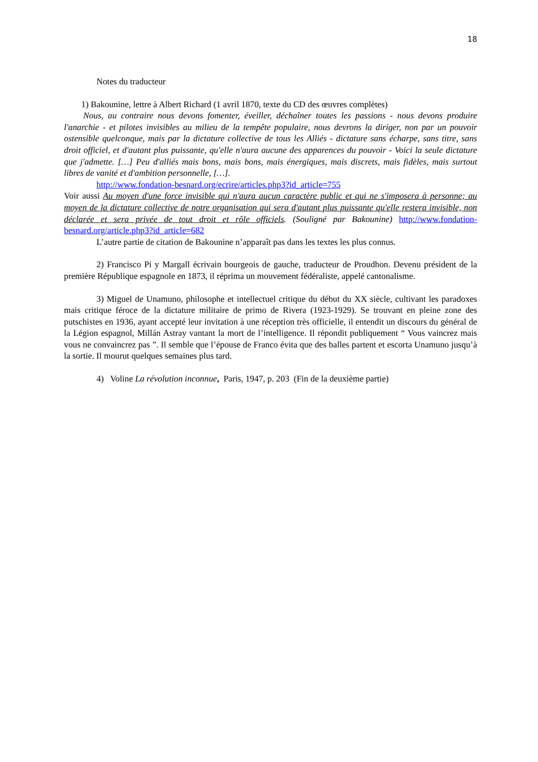18
Notes du traducteur
1) Bakounine, lettre à Albert Richard (1 avril 1870, texte du CD des œuvres complètes)
Nous, au contraire nous devons fomenter, éveiller, déchaîner toutes les passions - nous devons produire l'anarchie - et pilotes invisibles au milieu de la tempête populaire, nous devrons la diriger, non par un pouvoir ostensible quelconque, mais par la dictature collective de tous les Alliés - dictature sans écharpe, sans titre, sans droit officiel, et d'autant plus puissante, qu'elle n'aura aucune des apparences du pouvoir - Voici la seule dictature que j'admette. […] Peu d'alliés mais bons, mais bons, mais énergiques, mais discrets, mais fidèles, mais surtout libres de vanité et d'ambition personnelle, […].
http://www.fondation-besnard.org/ecrire/articles.php3?id_article=755
Voir aussi Au moyen d'une force invisible qui n'aura aucun caractère public et qui ne s'imposera à personne; au moyen de la dictature collective de notre organisation qui sera d'autant plus puissante qu'elle restera invisible, non déclarée et sera privée de tout droit et rôle officiels. (Souligné par Bakounine) http://www.fondation-besnard.org/article.php3?id_article=682
L’autre partie de citation de Bakounine n’apparaît pas dans les textes les plus connus.
2) Francisco Pi y Margall écrivain bourgeois de gauche, traducteur de Proudhon. Devenu président de la première République espagnole en 1873, il réprima un mouvement fédéraliste, appelé cantonalisme.
3) Miguel de Unamuno, philosophe et intellectuel critique du début du XX siècle, cultivant les paradoxes mais critique féroce de la dictature militaire de primo de Rivera (1923-1929). Se trouvant en pleine zone des putschistes en 1936, ayant accepté leur invitation à une réception très officielle, il entendit un discours du général de la Légion espagnol, Millán Astray vantant la mort de l’intelligence. Il répondit publiquement “ Vous vaincrez mais vous ne convaincrez pas ”. Il semble que l’épouse de Franco évita que des balles partent et escorta Unamuno jusqu’à la sortie. Il mourut quelques semaines plus tard.
4) Voline La révolution inconnue, Paris, 1947, p. 203 (Fin de la deuxième partie)